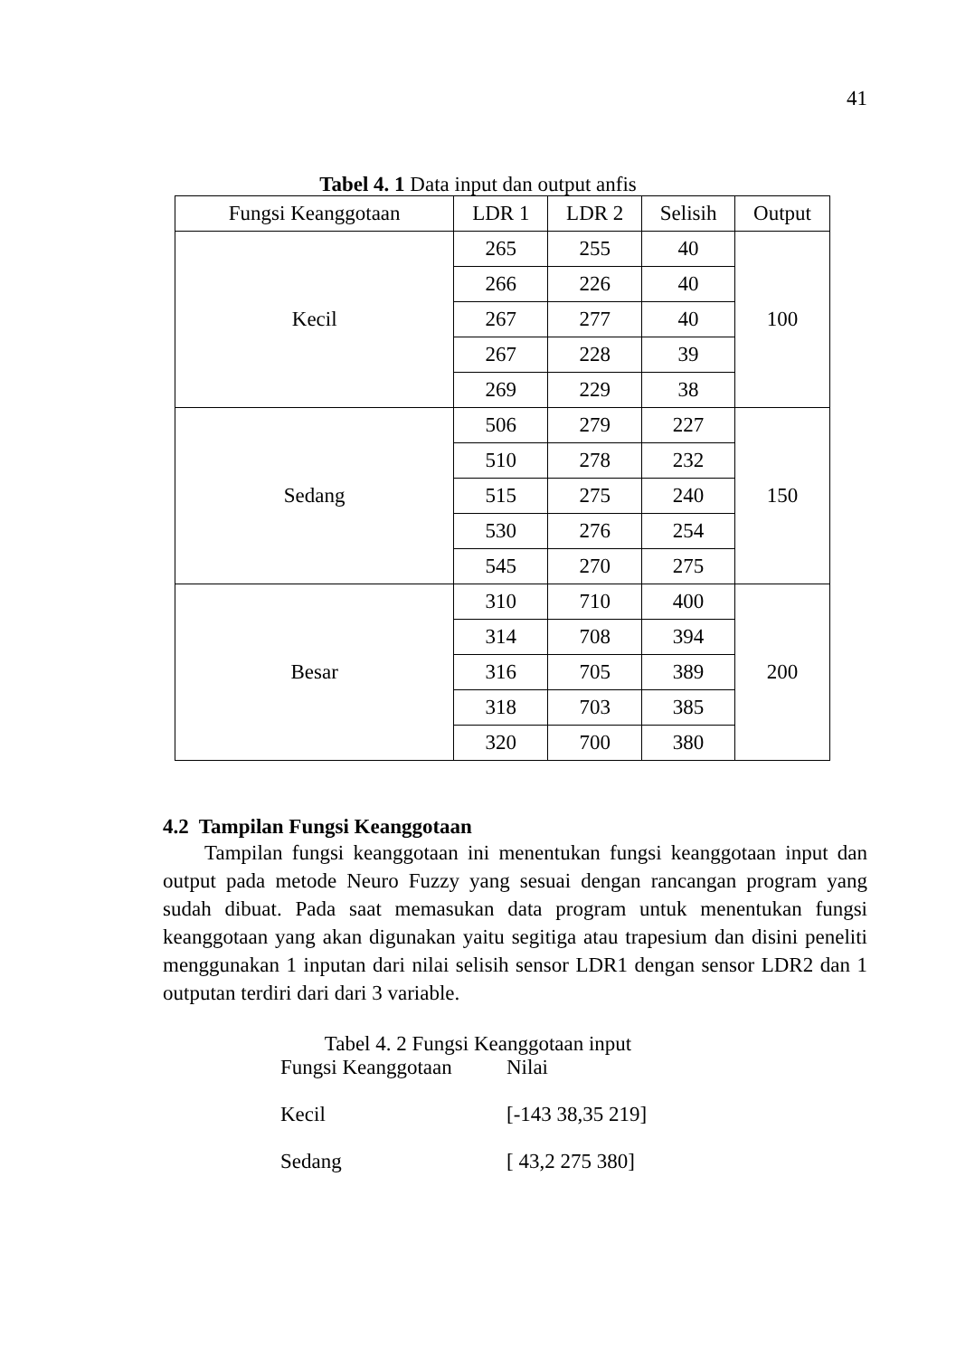41
Tabel 4. 1 Data input dan output anfis
| Fungsi Keanggotaan | LDR 1 | LDR 2 | Selisih | Output |
| --- | --- | --- | --- | --- |
| Kecil | 265 | 255 | 40 | 100 |
| | 266 | 226 | 40 | |
| | 267 | 277 | 40 | |
| | 267 | 228 | 39 | |
| | 269 | 229 | 38 | |
| Sedang | 506 | 279 | 227 | 150 |
| | 510 | 278 | 232 | |
| | 515 | 275 | 240 | |
| | 530 | 276 | 254 | |
| | 545 | 270 | 275 | |
| Besar | 310 | 710 | 400 | 200 |
| | 314 | 708 | 394 | |
| | 316 | 705 | 389 | |
| | 318 | 703 | 385 | |
| | 320 | 700 | 380 | |
4.2 Tampilan Fungsi Keanggotaan
Tampilan fungsi keanggotaan ini menentukan fungsi keanggotaan input dan output pada metode Neuro Fuzzy yang sesuai dengan rancangan program yang sudah dibuat. Pada saat memasukan data program untuk menentukan fungsi keanggotaan yang akan digunakan yaitu segitiga atau trapesium dan disini peneliti menggunakan 1 inputan dari nilai selisih sensor LDR1 dengan sensor LDR2 dan 1 outputan terdiri dari dari 3 variable.
Tabel 4. 2 Fungsi Keanggotaan input
| Fungsi Keanggotaan | Nilai |
| Kecil | [-143 38,35 219] |
| Sedang | [ 43,2 275 380] |